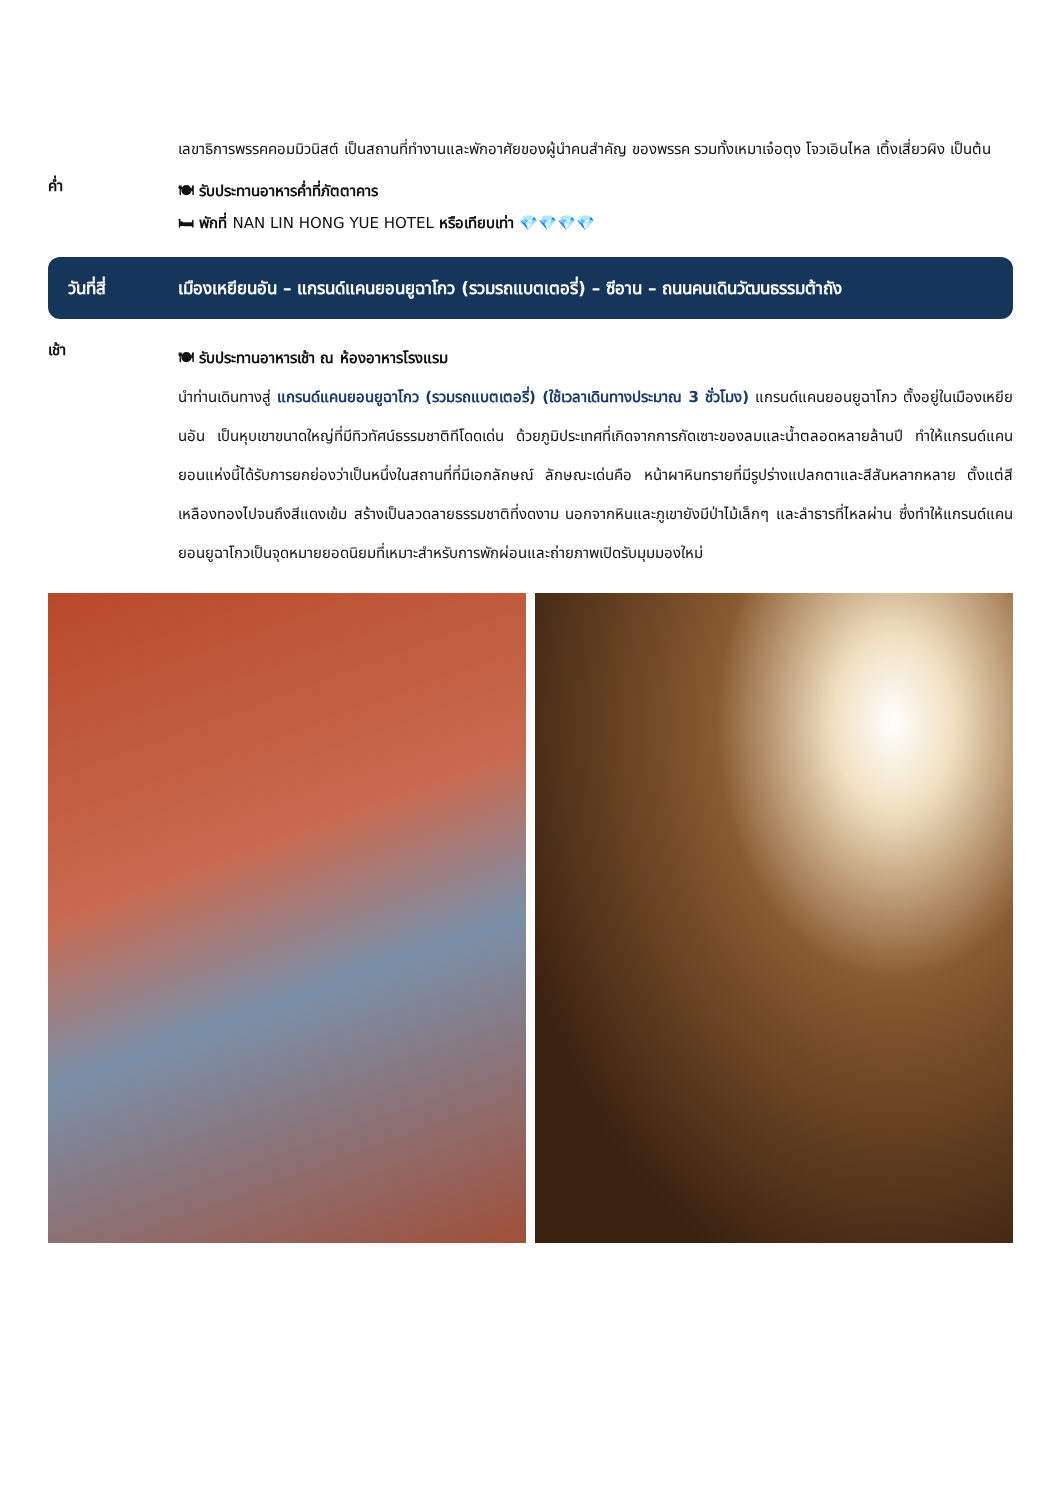เลขาธิการพรรคคอมมิวนิสต์ เป็นสถานที่ทำงานและพักอาศัยของผู้นำคนสำคัญ ของพรรค รวมทั้งเหมาเจ๋อตุง โจวเอินไหล เติ้งเสี่ยวผิง เป็นต้น
ค่ำ
🍽 รับประทานอาหารค่ำที่ภัตตาคาร
🛏 พักที่ NAN LIN HONG YUE HOTEL หรือเทียบเท่า 💎💎💎💎
วันที่สี่ เมืองเหยียนอัน – แกรนด์แคนยอนยูฉาโกว (รวมรถแบตเตอรี่) – ซีอาน – ถนนคนเดินวัฒนธรรมต้าถัง
เช้า
🍽 รับประทานอาหารเช้า ณ ห้องอาหารโรงแรม
นำท่านเดินทางสู่ แกรนด์แคนยอนยูฉาโกว (รวมรถแบตเตอรี่) (ใช้เวลาเดินทางประมาณ 3 ชั่วโมง) แกรนด์แคนยอนยูฉาโกว ตั้งอยู่ในเมืองเหยียนอัน เป็นหุบเขาขนาดใหญ่ที่มีทิวทัศน์ธรรมชาติทีโดดเด่น ด้วยภูมิประเทศที่เกิดจากการกัดเซาะของลมและน้ำตลอดหลายล้านปี ทำให้แกรนด์แคนยอนแห่งนี้ได้รับการยกย่องว่าเป็นหนึ่งในสถานที่ที่มีเอกลักษณ์ ลักษณะเด่นคือ หน้าผาหินทรายที่มีรูปร่างแปลกตาและสีสันหลากหลาย ตั้งแต่สีเหลืองทองไปจนถึงสีแดงเข้ม สร้างเป็นลวดลายธรรมชาติที่งดงาม นอกจากหินและภูเขายังมีป่าไม้เล็กๆ และลำธารที่ไหลผ่าน ซึ่งทำให้แกรนด์แคนยอนยูฉาโกวเป็นจุดหมายยอดนิยมที่เหมาะสำหรับการพักผ่อนและถ่ายภาพเปิดรับมุมมองใหม่